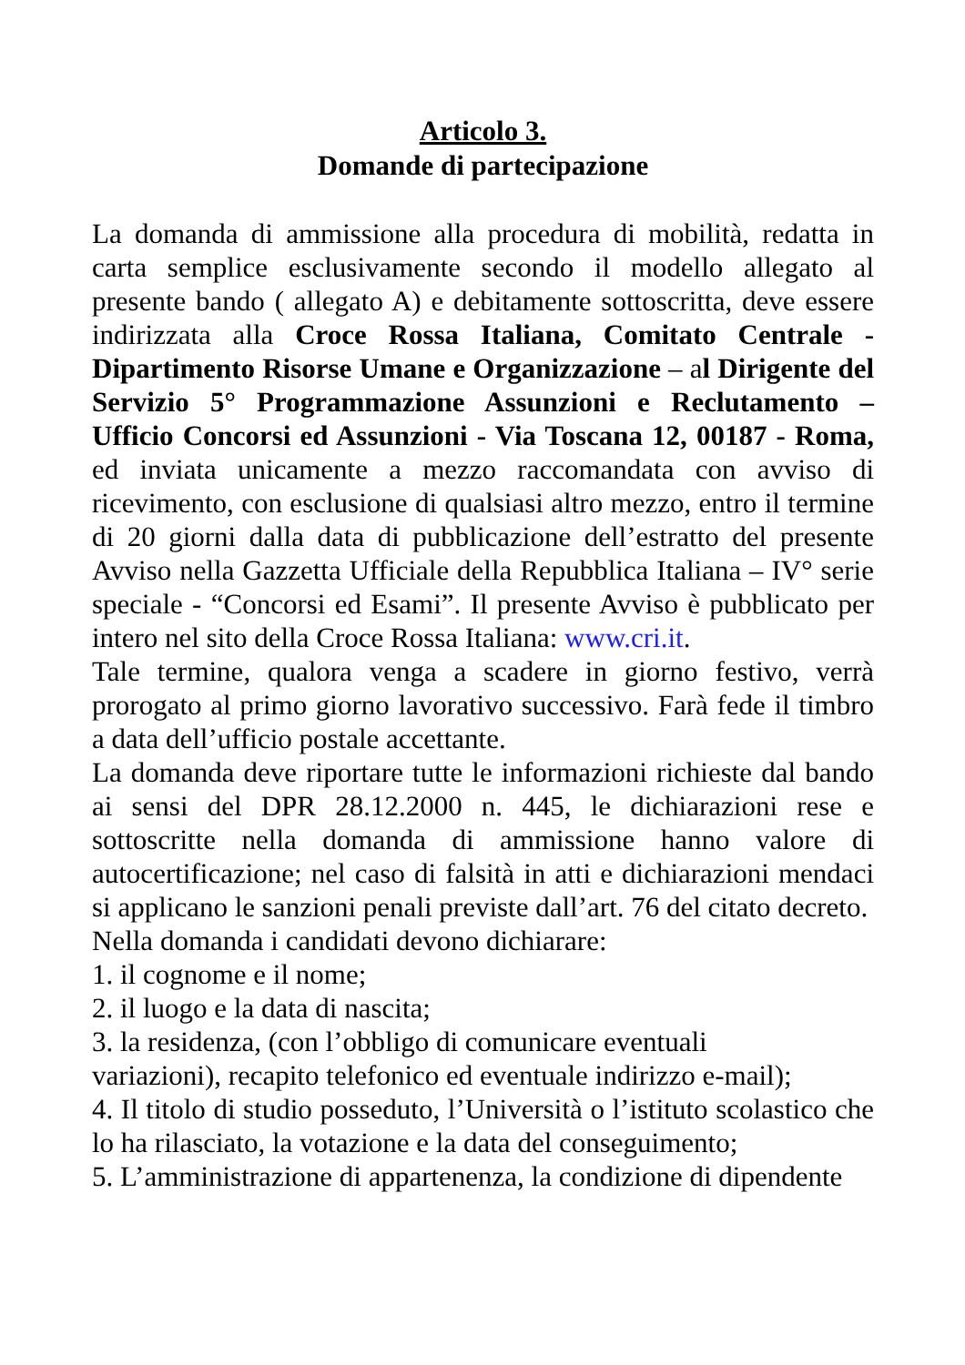Articolo 3.
Domande di partecipazione
La domanda di ammissione alla procedura di mobilità, redatta in carta semplice esclusivamente secondo il modello allegato al presente bando ( allegato A) e debitamente sottoscritta, deve essere indirizzata alla Croce Rossa Italiana, Comitato Centrale - Dipartimento Risorse Umane e Organizzazione – al Dirigente del Servizio 5° Programmazione Assunzioni e Reclutamento – Ufficio Concorsi ed Assunzioni - Via Toscana 12, 00187 - Roma, ed inviata unicamente a mezzo raccomandata con avviso di ricevimento, con esclusione di qualsiasi altro mezzo, entro il termine di 20 giorni dalla data di pubblicazione dell’estratto del presente Avviso nella Gazzetta Ufficiale della Repubblica Italiana – IV° serie speciale - “Concorsi ed Esami”. Il presente Avviso è pubblicato per intero nel sito della Croce Rossa Italiana: www.cri.it.
Tale termine, qualora venga a scadere in giorno festivo, verrà prorogato al primo giorno lavorativo successivo. Farà fede il timbro a data dell’ufficio postale accettante.
La domanda deve riportare tutte le informazioni richieste dal bando ai sensi del DPR 28.12.2000 n. 445, le dichiarazioni rese e sottoscritte nella domanda di ammissione hanno valore di autocertificazione; nel caso di falsità in atti e dichiarazioni mendaci si applicano le sanzioni penali previste dall’art. 76 del citato decreto.
Nella domanda i candidati devono dichiarare:
1. il cognome e il nome;
2. il luogo e la data di nascita;
3. la residenza, (con l’obbligo di comunicare eventuali
variazioni), recapito telefonico ed eventuale indirizzo e-mail);
4. Il titolo di studio posseduto, l’Università o l’istituto scolastico che lo ha rilasciato, la votazione e la data del conseguimento;
5. L’amministrazione di appartenenza, la condizione di dipendente